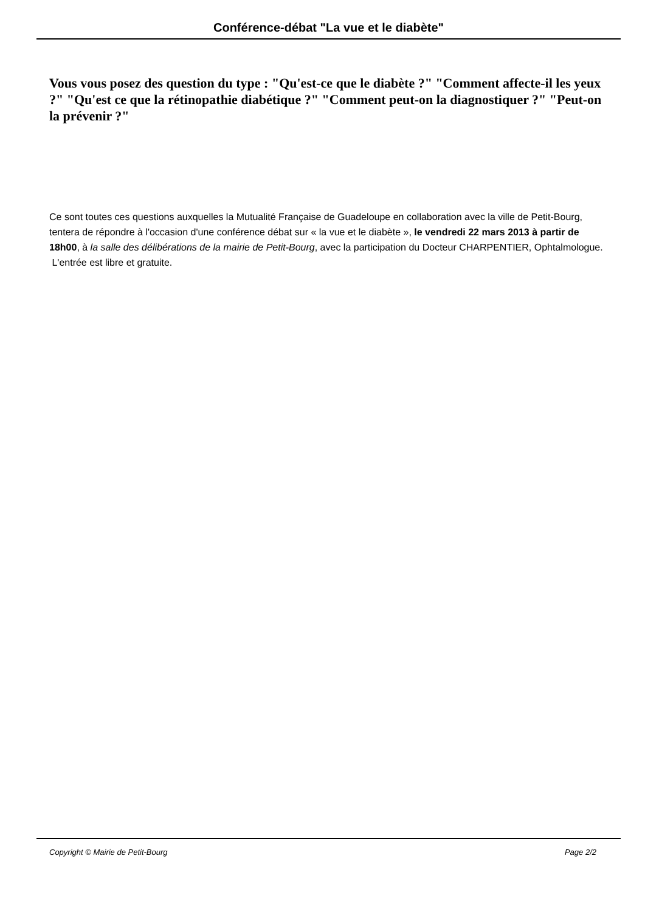Conférence-débat "La vue et le diabète"
Vous vous posez des question du type : "Qu'est-ce que le diabète ?" "Comment affecte-il les yeux ?" "Qu'est ce que la rétinopathie diabétique ?" "Comment peut-on la diagnostiquer ?" "Peut-on la prévenir ?"
Ce sont toutes ces questions auxquelles la Mutualité Française de Guadeloupe en collaboration avec la ville de Petit-Bourg, tentera de répondre à l'occasion d'une conférence débat sur « la vue et le diabète », le vendredi 22 mars 2013 à partir de 18h00, à la salle des délibérations de la mairie de Petit-Bourg, avec la participation du Docteur CHARPENTIER, Ophtalmologue.
L'entrée est libre et gratuite.
Copyright © Mairie de Petit-Bourg Page 2/2